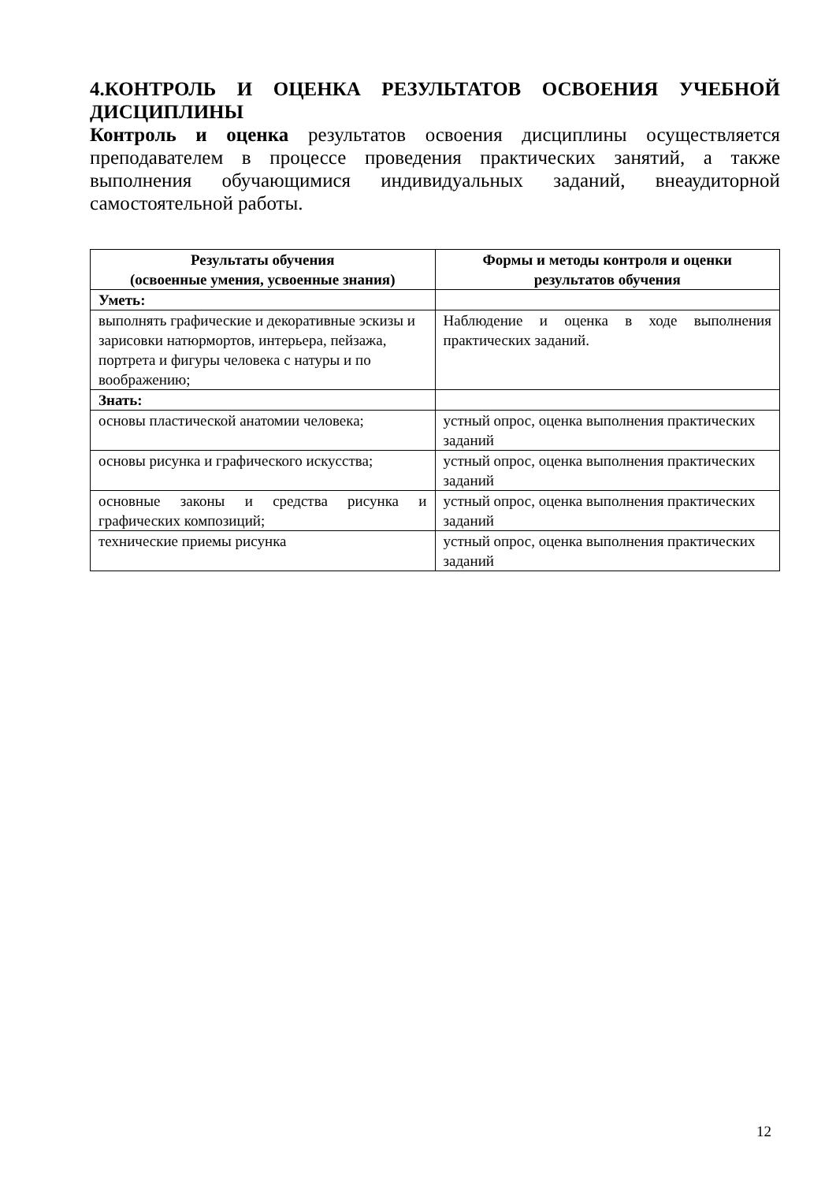4.КОНТРОЛЬ И ОЦЕНКА РЕЗУЛЬТАТОВ ОСВОЕНИЯ УЧЕБНОЙ ДИСЦИПЛИНЫ
Контроль и оценка результатов освоения дисциплины осуществляется преподавателем в процессе проведения практических занятий, а также выполнения обучающимися индивидуальных заданий, внеаудиторной самостоятельной работы.
| Результаты обучения (освоенные умения, усвоенные знания) | Формы и методы контроля и оценки результатов обучения |
| --- | --- |
| Уметь: | |
| выполнять графические и декоративные эскизы и зарисовки натюрмортов, интерьера, пейзажа, портрета и фигуры человека с натуры и по воображению; | Наблюдение и оценка в ходе выполнения практических заданий. |
| Знать: | |
| основы пластической анатомии человека; | устный опрос, оценка выполнения практических заданий |
| основы рисунка и графического искусства; | устный опрос, оценка выполнения практических заданий |
| основные законы и средства рисунка и графических композиций; | устный опрос, оценка выполнения практических заданий |
| технические приемы рисунка | устный опрос, оценка выполнения практических заданий |
12